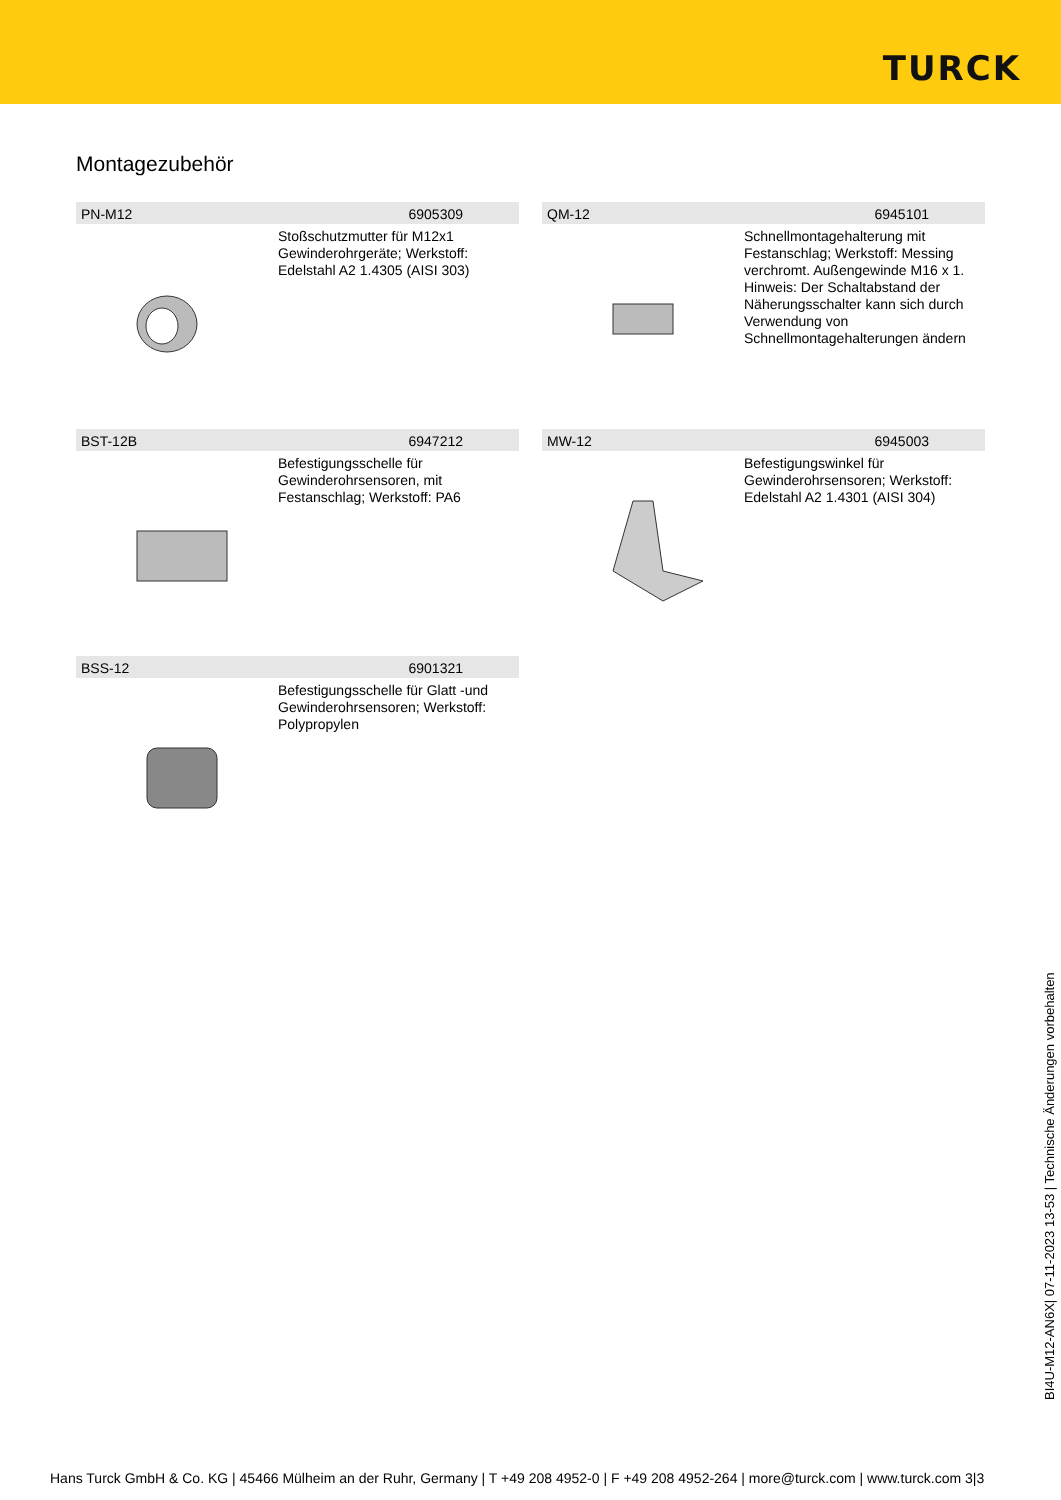TURCK
Montagezubehör
PN-M12 6905309
Stoßschutzmutter für M12x1 Gewinderohrgeräte; Werkstoff: Edelstahl A2 1.4305 (AISI 303)
QM-12 6945101
Schnellmontagehalterung mit Festanschlag; Werkstoff: Messing verchromt. Außengewinde M16 x 1. Hinweis: Der Schaltabstand der Näherungsschalter kann sich durch Verwendung von Schnellmontagehalterungen ändern
BST-12B 6947212
Befestigungsschelle für Gewinderohrsensoren, mit Festanschlag; Werkstoff: PA6
MW-12 6945003
Befestigungswinkel für Gewinderohrsensoren; Werkstoff: Edelstahl A2 1.4301 (AISI 304)
BSS-12 6901321
Befestigungsschelle für Glatt -und Gewinderohrsensoren; Werkstoff: Polypropylen
BI4U-M12-AN6X| 07-11-2023 13-53 | Technische Änderungen vorbehalten
Hans Turck GmbH & Co. KG | 45466 Mülheim an der Ruhr, Germany | T +49 208 4952-0 | F +49 208 4952-264 | more@turck.com | www.turck.com 3|3